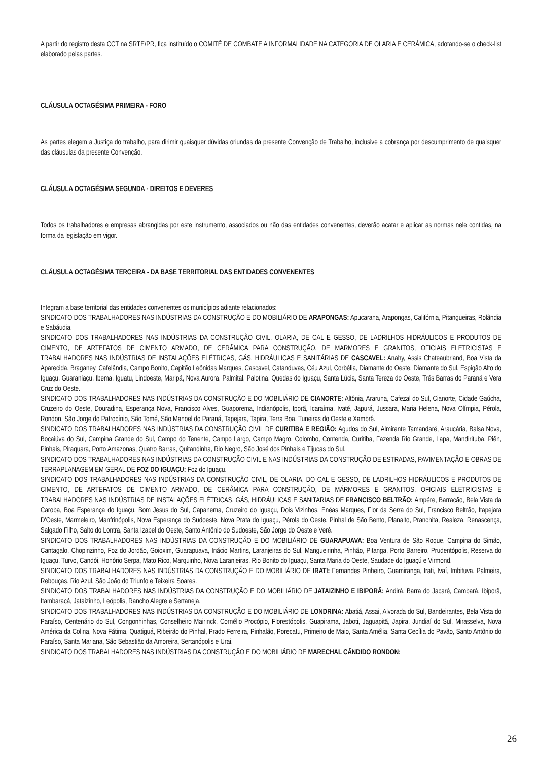A partir do registro desta CCT na SRTE/PR, fica instituído o COMITÊ DE COMBATE A INFORMALIDADE NA CATEGORIA DE OLARIA E CERÂMICA, adotando-se o check-list elaborado pelas partes.
CLÁUSULA OCTAGÉSIMA PRIMEIRA - FORO
As partes elegem a Justiça do trabalho, para dirimir quaisquer dúvidas oriundas da presente Convenção de Trabalho, inclusive a cobrança por descumprimento de quaisquer das cláusulas da presente Convenção.
CLÁUSULA OCTAGÉSIMA SEGUNDA - DIREITOS E DEVERES
Todos os trabalhadores e empresas abrangidas por este instrumento, associados ou não das entidades convenentes, deverão acatar e aplicar as normas nele contidas, na forma da legislação em vigor.
CLÁUSULA OCTAGÉSIMA TERCEIRA - DA BASE TERRITORIAL DAS ENTIDADES CONVENENTES
Integram a base territorial das entidades convenentes os municípios adiante relacionados:
SINDICATO DOS TRABALHADORES NAS INDÚSTRIAS DA CONSTRUÇÃO E DO MOBILIÁRIO DE ARAPONGAS: Apucarana, Arapongas, Califórnia, Pitangueiras, Rolândia e Sabáudia.
SINDICATO DOS TRABALHADORES NAS INDÚSTRIAS DA CONSTRUÇÃO CIVIL, OLARIA, DE CAL E GESSO, DE LADRILHOS HIDRÁULICOS E PRODUTOS DE CIMENTO, DE ARTEFATOS DE CIMENTO ARMADO, DE CERÂMICA PARA CONSTRUÇÃO, DE MARMORES E GRANITOS, OFICIAIS ELETRICISTAS E TRABALHADORES NAS INDÚSTRIAS DE INSTALAÇÕES ELÉTRICAS, GÁS, HIDRÁULICAS E SANITÁRIAS DE CASCAVEL: Anahy, Assis Chateaubriand, Boa Vista da Aparecida, Braganey, Cafelândia, Campo Bonito, Capitão Leônidas Marques, Cascavel, Catanduvas, Céu Azul, Corbélia, Diamante do Oeste, Diamante do Sul, Espigão Alto do Iguaçu, Guaraniaçu, Ibema, Iguatu, Lindoeste, Maripá, Nova Aurora, Palmital, Palotina, Quedas do Iguaçu, Santa Lúcia, Santa Tereza do Oeste, Três Barras do Paraná e Vera Cruz do Oeste.
SINDICATO DOS TRABALHADORES NAS INDÚSTRIAS DA CONSTRUÇÃO E DO MOBILIÁRIO DE CIANORTE: Altônia, Araruna, Cafezal do Sul, Cianorte, Cidade Gaúcha, Cruzeiro do Oeste, Douradina, Esperança Nova, Francisco Alves, Guaporema, Indianópolis, Iporã, Icaraíma, Ivaté, Japurá, Jussara, Maria Helena, Nova Olímpia, Pérola, Rondon, São Jorge do Patrocínio, São Tomé, São Manoel do Paraná, Tapejara, Tapira, Terra Boa, Tuneiras do Oeste e Xambrê.
SINDICATO DOS TRABALHADORES NAS INDÚSTRIAS DA CONSTRUÇÃO CIVIL DE CURITIBA E REGIÃO: Agudos do Sul, Almirante Tamandaré, Araucária, Balsa Nova, Bocaiúva do Sul, Campina Grande do Sul, Campo do Tenente, Campo Largo, Campo Magro, Colombo, Contenda, Curitiba, Fazenda Rio Grande, Lapa, Mandirituba, Piên, Pinhais, Piraquara, Porto Amazonas, Quatro Barras, Quitandinha, Rio Negro, São José dos Pinhais e Tijucas do Sul.
SINDICATO DOS TRABALHADORES NAS INDÚSTRIAS DA CONSTRUÇÃO CIVIL E NAS INDÚSTRIAS DA CONSTRUÇÃO DE ESTRADAS, PAVIMENTAÇÃO E OBRAS DE TERRAPLANAGEM EM GERAL DE FOZ DO IGUAÇU: Foz do Iguaçu.
SINDICATO DOS TRABALHADORES NAS INDÚSTRIAS DA CONSTRUÇÃO CIVIL, DE OLARIA, DO CAL E GESSO, DE LADRILHOS HIDRÁULICOS E PRODUTOS DE CIMENTO, DE ARTEFATOS DE CIMENTO ARMADO, DE CERÂMICA PARA CONSTRUÇÃO, DE MÁRMORES E GRANITOS, OFICIAIS ELETRICISTAS E TRABALHADORES NAS INDÚSTRIAS DE INSTALAÇÕES ELÉTRICAS, GÁS, HIDRÁULICAS E SANITARIAS DE FRANCISCO BELTRÃO: Ampére, Barracão, Bela Vista da Caroba, Boa Esperança do Iguaçu, Bom Jesus do Sul, Capanema, Cruzeiro do Iguaçu, Dois Vizinhos, Enéas Marques, Flor da Serra do Sul, Francisco Beltrão, Itapejara D'Oeste, Marmeleiro, Manfrinópolis, Nova Esperança do Sudoeste, Nova Prata do Iguaçu, Pérola do Oeste, Pinhal de São Bento, Planalto, Pranchita, Realeza, Renascença, Salgado Filho, Salto do Lontra, Santa Izabel do Oeste, Santo Antônio do Sudoeste, São Jorge do Oeste e Verê.
SINDICATO DOS TRABALHADORES NAS INDÚSTRIAS DA CONSTRUÇÃO E DO MOBILIÁRIO DE GUARAPUAVA: Boa Ventura de São Roque, Campina do Simão, Cantagalo, Chopinzinho, Foz do Jordão, Goioxim, Guarapuava, Inácio Martins, Laranjeiras do Sul, Mangueirinha, Pinhão, Pitanga, Porto Barreiro, Prudentópolis, Reserva do Iguaçu, Turvo, Candói, Honório Serpa, Mato Rico, Marquinho, Nova Laranjeiras, Rio Bonito do Iguaçu, Santa Maria do Oeste, Saudade do Iguaçú e Virmond.
SINDICATO DOS TRABALHADORES NAS INDÚSTRIAS DA CONSTRUÇÃO E DO MOBILIÁRIO DE IRATI: Fernandes Pinheiro, Guamiranga, Irati, Ivaí, Imbituva, Palmeira, Rebouças, Rio Azul, São João do Triunfo e Teixeira Soares.
SINDICATO DOS TRABALHADORES NAS INDÚSTRIAS DA CONSTRUÇÃO E DO MOBILIÁRIO DE JATAIZINHO E IBIPORÃ: Andirá, Barra do Jacaré, Cambará, Ibiporã, Itambaracá, Jataizinho, Leópolis, Rancho Alegre e Sertaneja.
SINDICATO DOS TRABALHADORES NAS INDÚSTRIAS DA CONSTRUÇÃO E DO MOBILIÁRIO DE LONDRINA: Abatiá, Assai, Alvorada do Sul, Bandeirantes, Bela Vista do Paraíso, Centenário do Sul, Congonhinhas, Conselheiro Mairinck, Cornélio Procópio, Florestópolis, Guapirama, Jaboti, Jaguapitã, Japira, Jundiaí do Sul, Mirasselva, Nova América da Colina, Nova Fátima, Quatiguá, Ribeirão do Pinhal, Prado Ferreira, Pinhalão, Porecatu, Primeiro de Maio, Santa Amélia, Santa Cecília do Pavão, Santo Antônio do Paraíso, Santa Mariana, São Sebastião da Amoreira, Sertanópolis e Urai.
SINDICATO DOS TRABALHADORES NAS INDÚSTRIAS DA CONSTRUÇÃO E DO MOBILIÁRIO DE MARECHAL CÂNDIDO RONDON:
26